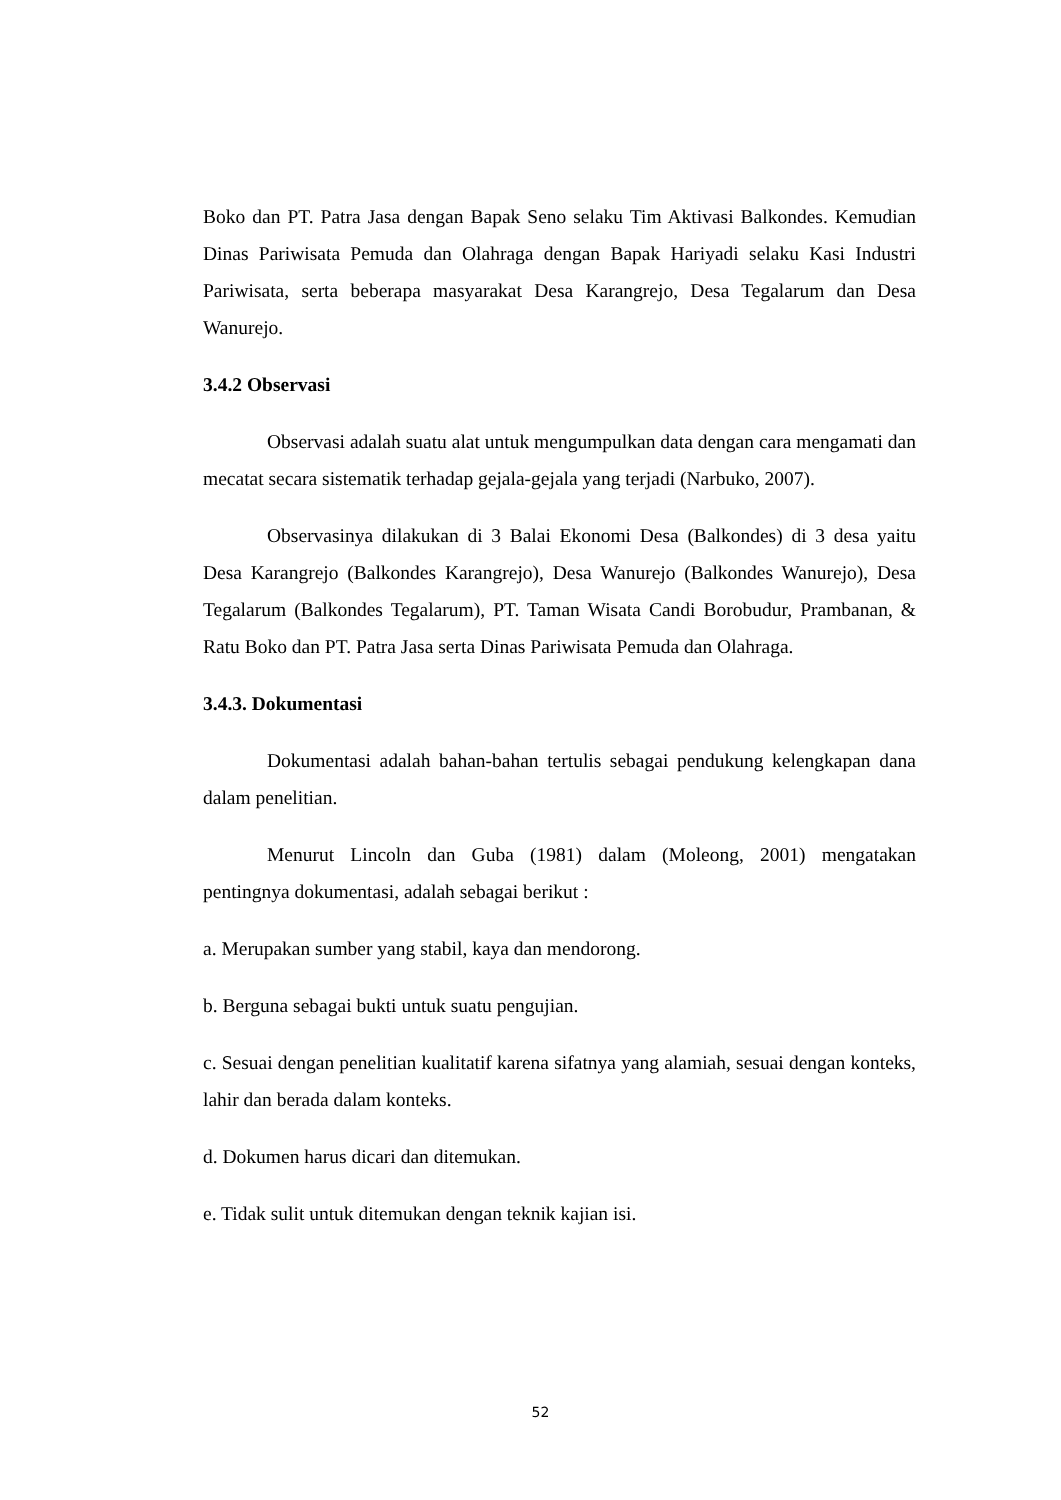Boko dan PT. Patra Jasa dengan Bapak Seno selaku Tim Aktivasi Balkondes. Kemudian Dinas Pariwisata Pemuda dan Olahraga dengan Bapak Hariyadi selaku Kasi Industri Pariwisata, serta beberapa masyarakat Desa Karangrejo, Desa Tegalarum dan Desa Wanurejo.
3.4.2 Observasi
Observasi adalah suatu alat untuk mengumpulkan data dengan cara mengamati dan mecatat secara sistematik terhadap gejala-gejala yang terjadi (Narbuko, 2007).
Observasinya dilakukan di 3 Balai Ekonomi Desa (Balkondes) di 3 desa yaitu Desa Karangrejo (Balkondes Karangrejo), Desa Wanurejo (Balkondes Wanurejo), Desa Tegalarum (Balkondes Tegalarum), PT. Taman Wisata Candi Borobudur, Prambanan, & Ratu Boko dan PT. Patra Jasa serta Dinas Pariwisata Pemuda dan Olahraga.
3.4.3. Dokumentasi
Dokumentasi adalah bahan-bahan tertulis sebagai pendukung kelengkapan dana dalam penelitian.
Menurut Lincoln dan Guba (1981) dalam (Moleong, 2001) mengatakan pentingnya dokumentasi, adalah sebagai berikut :
a. Merupakan sumber yang stabil, kaya dan mendorong.
b. Berguna sebagai bukti untuk suatu pengujian.
c. Sesuai dengan penelitian kualitatif karena sifatnya yang alamiah, sesuai dengan konteks, lahir dan berada dalam konteks.
d. Dokumen harus dicari dan ditemukan.
e. Tidak sulit untuk ditemukan dengan teknik kajian isi.
52